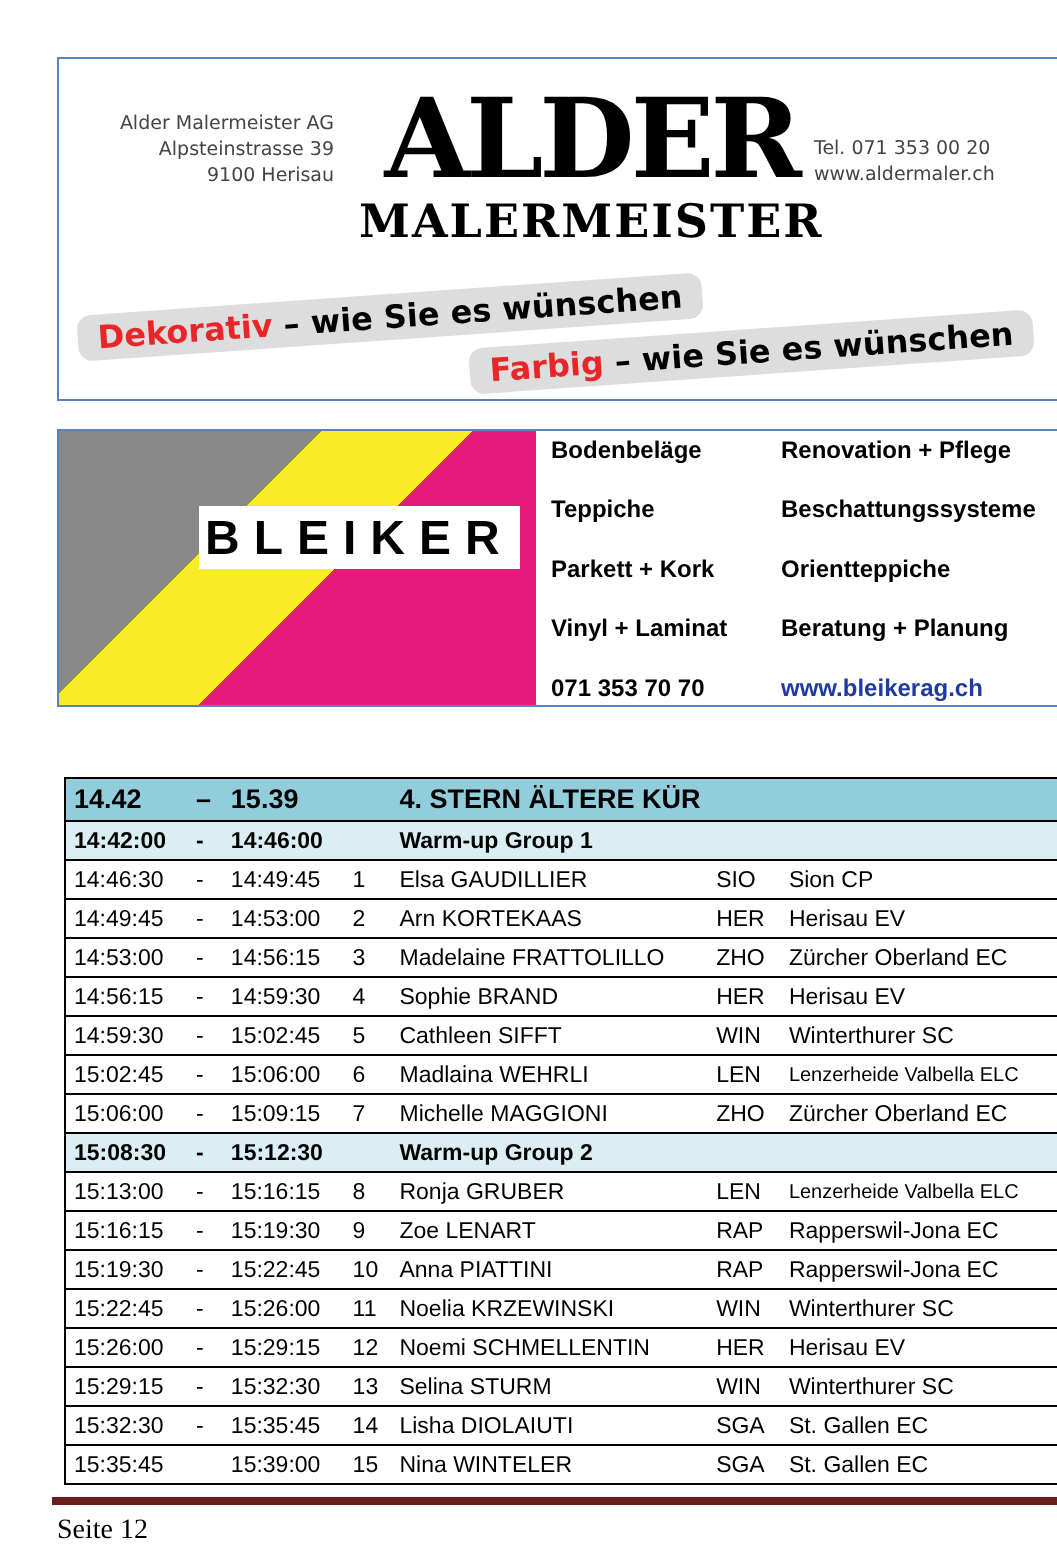Alder Malermeister AG
Alpsteinstrasse 39
9100 Herisau
ALDER
MALERMEISTER
Tel. 071 353 00 20
www.aldermaler.ch
Dekorativ – wie Sie es wünschen
Farbig – wie Sie es wünschen
BLEIKER
Bodenbeläge
Renovation + Pflege
Teppiche
Beschattungssysteme
Parkett + Kork
Orientteppiche
Vinyl + Laminat
Beratung + Planung
071 353 70 70
www.bleikerag.ch
| 14.42 | – | 15.39 | | 4. STERN ÄLTERE KÜR | | |
| --- | --- | --- | --- | --- | --- | --- |
| 14:42:00 | - | 14:46:00 | | Warm-up Group 1 | | |
| 14:46:30 | - | 14:49:45 | 1 | Elsa GAUDILLIER | SIO | Sion CP |
| 14:49:45 | - | 14:53:00 | 2 | Arn KORTEKAAS | HER | Herisau EV |
| 14:53:00 | - | 14:56:15 | 3 | Madelaine FRATTOLILLO | ZHO | Zürcher Oberland EC |
| 14:56:15 | - | 14:59:30 | 4 | Sophie BRAND | HER | Herisau EV |
| 14:59:30 | - | 15:02:45 | 5 | Cathleen SIFFT | WIN | Winterthurer SC |
| 15:02:45 | - | 15:06:00 | 6 | Madlaina WEHRLI | LEN | Lenzerheide Valbella ELC |
| 15:06:00 | - | 15:09:15 | 7 | Michelle MAGGIONI | ZHO | Zürcher Oberland EC |
| 15:08:30 | - | 15:12:30 | | Warm-up Group 2 | | |
| 15:13:00 | - | 15:16:15 | 8 | Ronja GRUBER | LEN | Lenzerheide Valbella ELC |
| 15:16:15 | - | 15:19:30 | 9 | Zoe LENART | RAP | Rapperswil-Jona EC |
| 15:19:30 | - | 15:22:45 | 10 | Anna PIATTINI | RAP | Rapperswil-Jona EC |
| 15:22:45 | - | 15:26:00 | 11 | Noelia KRZEWINSKI | WIN | Winterthurer SC |
| 15:26:00 | - | 15:29:15 | 12 | Noemi SCHMELLENTIN | HER | Herisau EV |
| 15:29:15 | - | 15:32:30 | 13 | Selina STURM | WIN | Winterthurer SC |
| 15:32:30 | - | 15:35:45 | 14 | Lisha DIOLAIUTI | SGA | St. Gallen EC |
| 15:35:45 | | 15:39:00 | 15 | Nina WINTELER | SGA | St. Gallen EC |
Seite 12